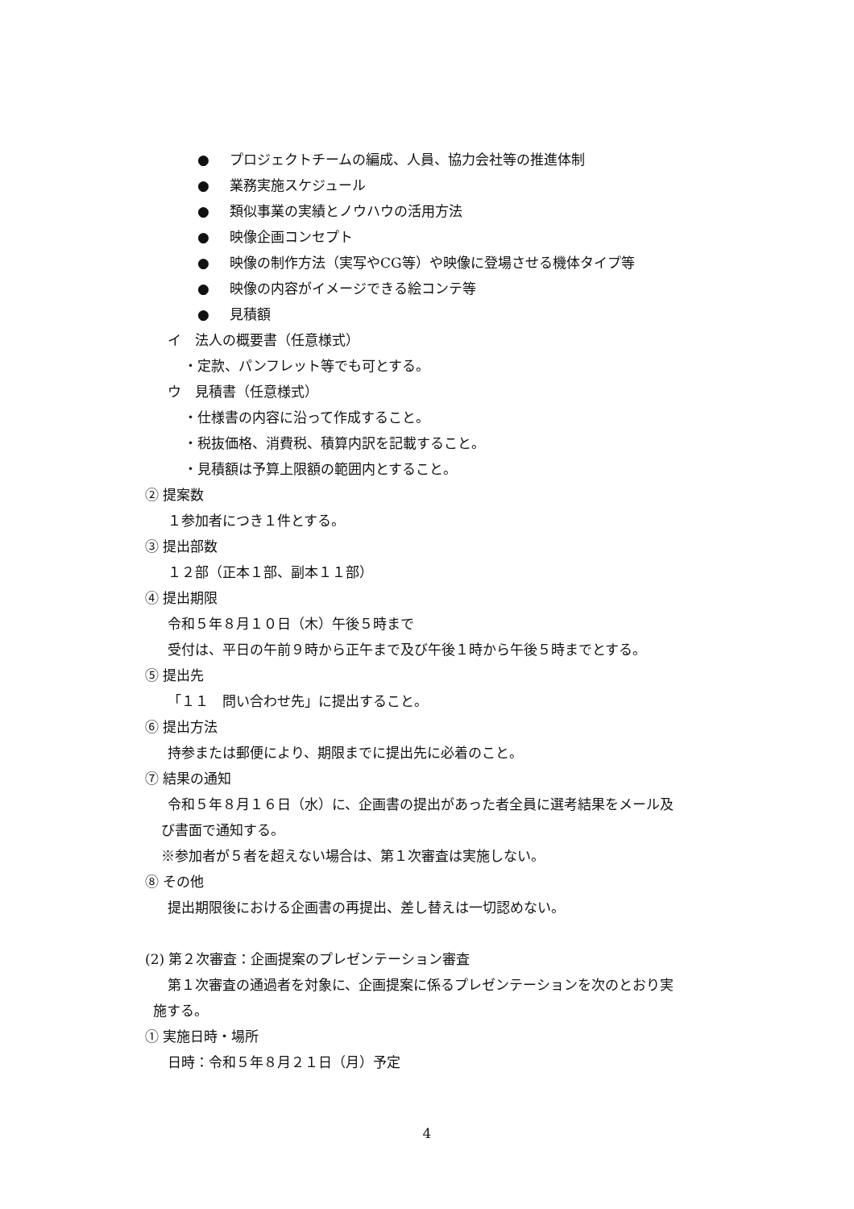● プロジェクトチームの編成、人員、協力会社等の推進体制
● 業務実施スケジュール
● 類似事業の実績とノウハウの活用方法
● 映像企画コンセプト
● 映像の制作方法（実写やCG等）や映像に登場させる機体タイプ等
● 映像の内容がイメージできる絵コンテ等
● 見積額
イ　法人の概要書（任意様式）
・定款、パンフレット等でも可とする。
ウ　見積書（任意様式）
・仕様書の内容に沿って作成すること。
・税抜価格、消費税、積算内訳を記載すること。
・見積額は予算上限額の範囲内とすること。
② 提案数
１参加者につき１件とする。
③ 提出部数
１２部（正本１部、副本１１部）
④ 提出期限
令和５年８月１０日（木）午後５時まで
受付は、平日の午前９時から正午まで及び午後１時から午後５時までとする。
⑤ 提出先
「１１　問い合わせ先」に提出すること。
⑥ 提出方法
持参または郵便により、期限までに提出先に必着のこと。
⑦ 結果の通知
令和５年８月１６日（水）に、企画書の提出があった者全員に選考結果をメール及
び書面で通知する。
※参加者が５者を超えない場合は、第１次審査は実施しない。
⑧ その他
提出期限後における企画書の再提出、差し替えは一切認めない。
(2) 第２次審査：企画提案のプレゼンテーション審査
第１次審査の通過者を対象に、企画提案に係るプレゼンテーションを次のとおり実
施する。
① 実施日時・場所
日時：令和５年８月２１日（月）予定
4